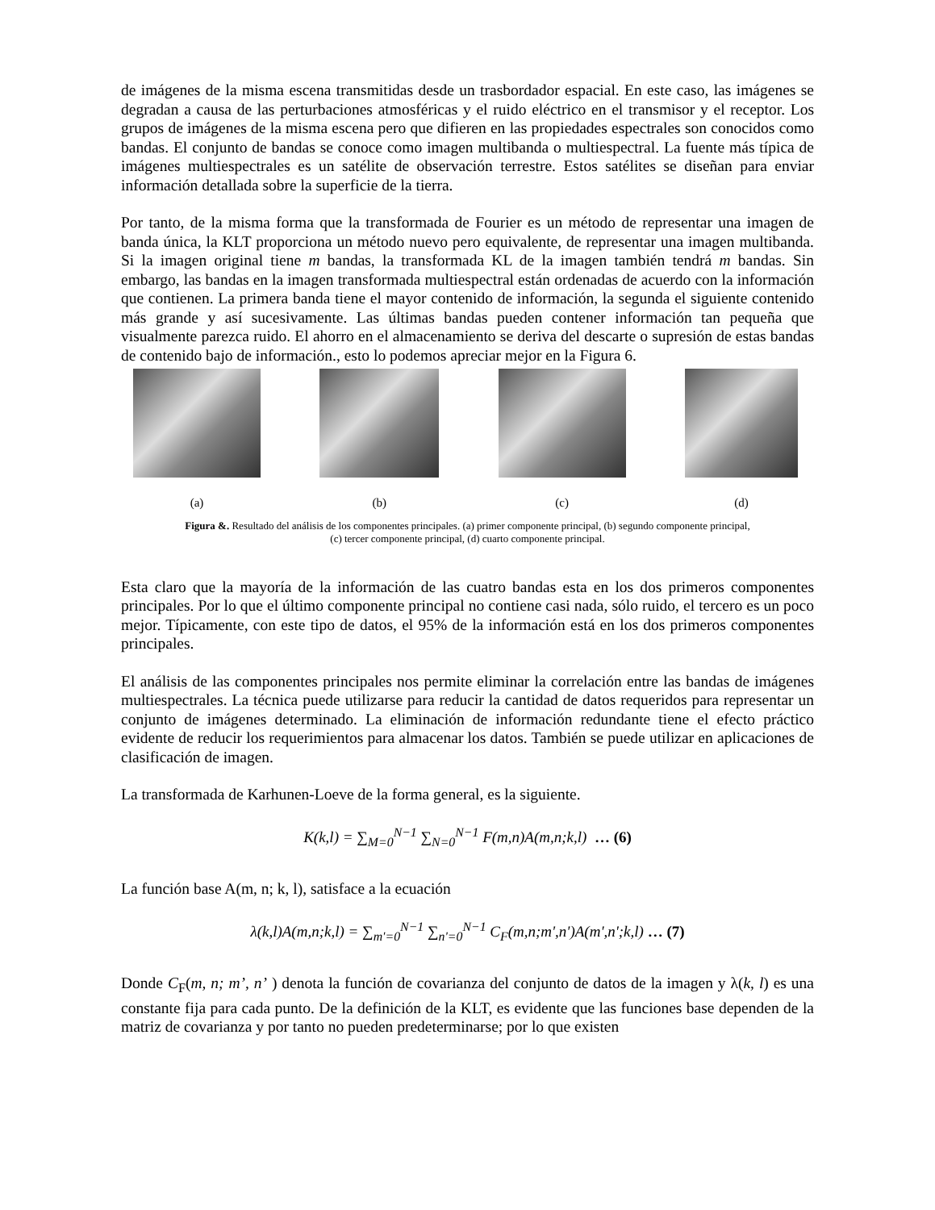de imágenes de la misma escena transmitidas desde un trasbordador espacial. En este caso, las imágenes se degradan a causa de las perturbaciones atmosféricas y el ruido eléctrico en el transmisor y el receptor. Los grupos de imágenes de la misma escena pero que difieren en las propiedades espectrales son conocidos como bandas. El conjunto de bandas se conoce como imagen multibanda o multiespectral. La fuente más típica de imágenes multiespectrales es un satélite de observación terrestre. Estos satélites se diseñan para enviar información detallada sobre la superficie de la tierra.
Por tanto, de la misma forma que la transformada de Fourier es un método de representar una imagen de banda única, la KLT proporciona un método nuevo pero equivalente, de representar una imagen multibanda. Si la imagen original tiene m bandas, la transformada KL de la imagen también tendrá m bandas. Sin embargo, las bandas en la imagen transformada multiespectral están ordenadas de acuerdo con la información que contienen. La primera banda tiene el mayor contenido de información, la segunda el siguiente contenido más grande y así sucesivamente. Las últimas bandas pueden contener información tan pequeña que visualmente parezca ruido. El ahorro en el almacenamiento se deriva del descarte o supresión de estas bandas de contenido bajo de información., esto lo podemos apreciar mejor en la Figura 6.
(a) (b) (c) (d)
Figura &. Resultado del análisis de los componentes principales. (a) primer componente principal, (b) segundo componente principal,
(c) tercer componente principal, (d) cuarto componente principal.
Esta claro que la mayoría de la información de las cuatro bandas esta en los dos primeros componentes principales. Por lo que el último componente principal no contiene casi nada, sólo ruido, el tercero es un poco mejor. Típicamente, con este tipo de datos, el 95% de la información está en los dos primeros componentes principales.
El análisis de las componentes principales nos permite eliminar la correlación entre las bandas de imágenes multiespectrales. La técnica puede utilizarse para reducir la cantidad de datos requeridos para representar un conjunto de imágenes determinado. La eliminación de información redundante tiene el efecto práctico evidente de reducir los requerimientos para almacenar los datos. También se puede utilizar en aplicaciones de clasificación de imagen.
La transformada de Karhunen-Loeve de la forma general, es la siguiente.
K(k,l) = ∑<sub>M=0</sub><sup>N−1</sup> ∑<sub>N=0</sub><sup>N−1</sup> F(m,n)A(m,n;k,l) … (6)
La función base A(m, n; k, l), satisface a la ecuación
λ(k,l)A(m,n;k,l) = ∑<sub>m'=0</sub><sup>N−1</sup> ∑<sub>n'=0</sub><sup>N−1</sup> C<sub>F</sub>(m,n;m',n')A(m',n';k,l) … (7)
Donde C<sub>F</sub>(m, n; m’, n’ ) denota la función de covarianza del conjunto de datos de la imagen y λ(k, l) es una constante fija para cada punto. De la definición de la KLT, es evidente que las funciones base dependen de la matriz de covarianza y por tanto no pueden predeterminarse; por lo que existen